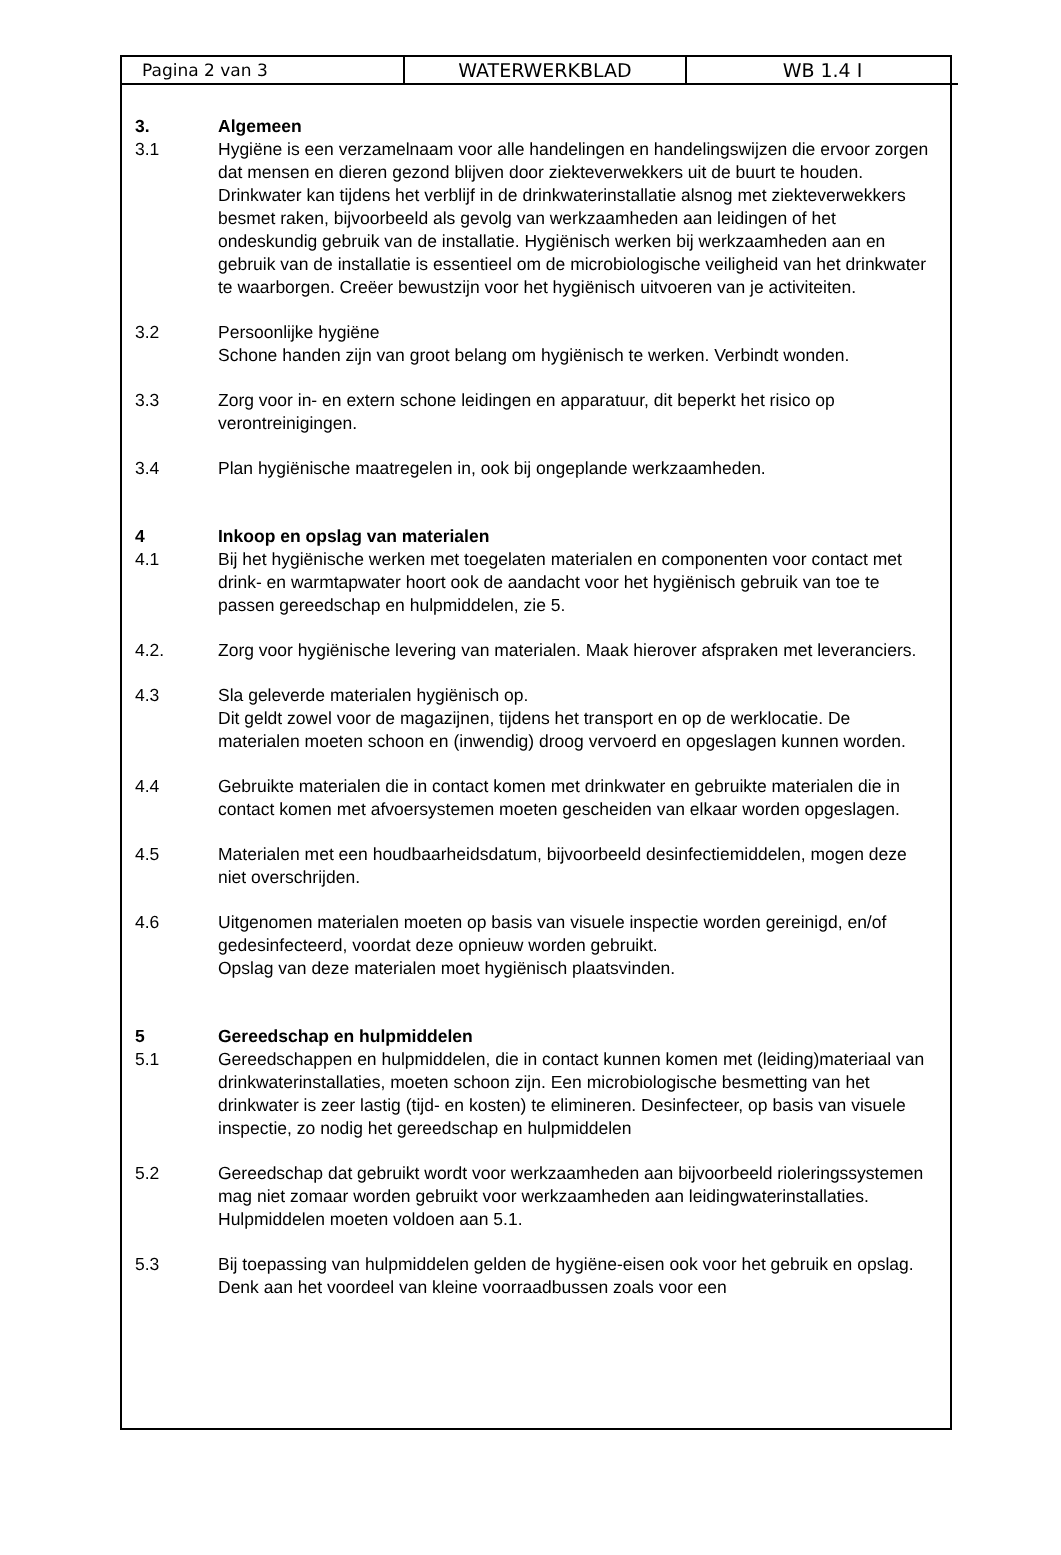Pagina 2 van 3 WATERWERKBLAD WB 1.4 I
3. Algemeen
3.1 Hygiëne is een verzamelnaam voor alle handelingen en handelingswijzen die ervoor zorgen dat mensen en dieren gezond blijven door ziekteverwekkers uit de buurt te houden.
Drinkwater kan tijdens het verblijf in de drinkwaterinstallatie alsnog met ziekteverwekkers besmet raken, bijvoorbeeld als gevolg van werkzaamheden aan leidingen of het ondeskundig gebruik van de installatie. Hygiënisch werken bij werkzaamheden aan en gebruik van de installatie is essentieel om de microbiologische veiligheid van het drinkwater te waarborgen. Creëer bewustzijn voor het hygiënisch uitvoeren van je activiteiten.
3.2 Persoonlijke hygiëne
Schone handen zijn van groot belang om hygiënisch te werken. Verbindt wonden.
3.3 Zorg voor in- en extern schone leidingen en apparatuur, dit beperkt het risico op verontreinigingen.
3.4 Plan hygiënische maatregelen in, ook bij ongeplande werkzaamheden.
4 Inkoop en opslag van materialen
4.1 Bij het hygiënische werken met toegelaten materialen en componenten voor contact met drink- en warmtapwater hoort ook de aandacht voor het hygiënisch gebruik van toe te passen gereedschap en hulpmiddelen, zie 5.
4.2. Zorg voor hygiënische levering van materialen. Maak hierover afspraken met leveranciers.
4.3 Sla geleverde materialen hygiënisch op.
Dit geldt zowel voor de magazijnen, tijdens het transport en op de werklocatie. De materialen moeten schoon en (inwendig) droog vervoerd en opgeslagen kunnen worden.
4.4 Gebruikte materialen die in contact komen met drinkwater en gebruikte materialen die in contact komen met afvoersystemen moeten gescheiden van elkaar worden opgeslagen.
4.5 Materialen met een houdbaarheidsdatum, bijvoorbeeld desinfectiemiddelen, mogen deze niet overschrijden.
4.6 Uitgenomen materialen moeten op basis van visuele inspectie worden gereinigd, en/of gedesinfecteerd, voordat deze opnieuw worden gebruikt.
Opslag van deze materialen moet hygiënisch plaatsvinden.
5 Gereedschap en hulpmiddelen
5.1 Gereedschappen en hulpmiddelen, die in contact kunnen komen met (leiding)materiaal van drinkwaterinstallaties, moeten schoon zijn. Een microbiologische besmetting van het drinkwater is zeer lastig (tijd- en kosten) te elimineren. Desinfecteer, op basis van visuele inspectie, zo nodig het gereedschap en hulpmiddelen
5.2 Gereedschap dat gebruikt wordt voor werkzaamheden aan bijvoorbeeld rioleringssystemen mag niet zomaar worden gebruikt voor werkzaamheden aan leidingwaterinstallaties. Hulpmiddelen moeten voldoen aan 5.1.
5.3 Bij toepassing van hulpmiddelen gelden de hygiëne-eisen ook voor het gebruik en opslag. Denk aan het voordeel van kleine voorraadbussen zoals voor een